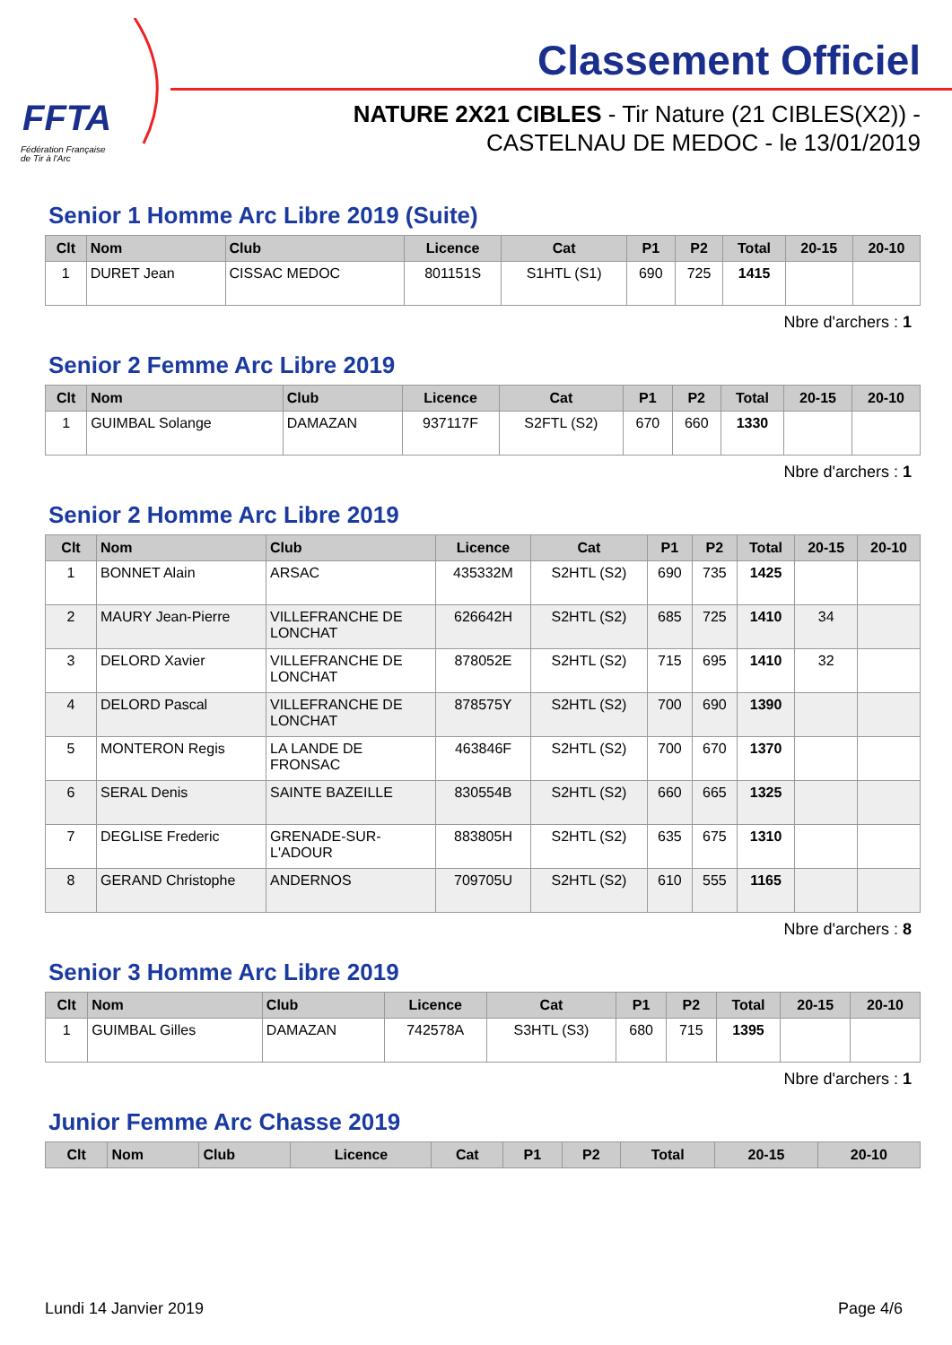FFTA
Fédération Française
de Tir à l'Arc
Classement Officiel
NATURE 2X21 CIBLES - Tir Nature (21 CIBLES(X2)) -
CASTELNAU DE MEDOC - le 13/01/2019
Senior 1 Homme Arc Libre 2019 (Suite)
| Clt | Nom | Club | Licence | Cat | P1 | P2 | Total | 20-15 | 20-10 |
| --- | --- | --- | --- | --- | --- | --- | --- | --- | --- |
| 1 | DURET Jean | CISSAC MEDOC | 801151S | S1HTL (S1) | 690 | 725 | 1415 | | |
Nbre d'archers : 1
Senior 2 Femme Arc Libre 2019
| Clt | Nom | Club | Licence | Cat | P1 | P2 | Total | 20-15 | 20-10 |
| --- | --- | --- | --- | --- | --- | --- | --- | --- | --- |
| 1 | GUIMBAL Solange | DAMAZAN | 937117F | S2FTL (S2) | 670 | 660 | 1330 | | |
Nbre d'archers : 1
Senior 2 Homme Arc Libre 2019
| Clt | Nom | Club | Licence | Cat | P1 | P2 | Total | 20-15 | 20-10 |
| --- | --- | --- | --- | --- | --- | --- | --- | --- | --- |
| 1 | BONNET Alain | ARSAC | 435332M | S2HTL (S2) | 690 | 735 | 1425 | | |
| 2 | MAURY Jean-Pierre | VILLEFRANCHE DE LONCHAT | 626642H | S2HTL (S2) | 685 | 725 | 1410 | 34 | |
| 3 | DELORD Xavier | VILLEFRANCHE DE LONCHAT | 878052E | S2HTL (S2) | 715 | 695 | 1410 | 32 | |
| 4 | DELORD Pascal | VILLEFRANCHE DE LONCHAT | 878575Y | S2HTL (S2) | 700 | 690 | 1390 | | |
| 5 | MONTERON Regis | LA LANDE DE FRONSAC | 463846F | S2HTL (S2) | 700 | 670 | 1370 | | |
| 6 | SERAL Denis | SAINTE BAZEILLE | 830554B | S2HTL (S2) | 660 | 665 | 1325 | | |
| 7 | DEGLISE Frederic | GRENADE-SUR-L'ADOUR | 883805H | S2HTL (S2) | 635 | 675 | 1310 | | |
| 8 | GERAND Christophe | ANDERNOS | 709705U | S2HTL (S2) | 610 | 555 | 1165 | | |
Nbre d'archers : 8
Senior 3 Homme Arc Libre 2019
| Clt | Nom | Club | Licence | Cat | P1 | P2 | Total | 20-15 | 20-10 |
| --- | --- | --- | --- | --- | --- | --- | --- | --- | --- |
| 1 | GUIMBAL Gilles | DAMAZAN | 742578A | S3HTL (S3) | 680 | 715 | 1395 | | |
Nbre d'archers : 1
Junior Femme Arc Chasse 2019
| Clt | Nom | Club | Licence | Cat | P1 | P2 | Total | 20-15 | 20-10 |
| --- | --- | --- | --- | --- | --- | --- | --- | --- | --- |
Lundi 14 Janvier 2019 Page 4/6